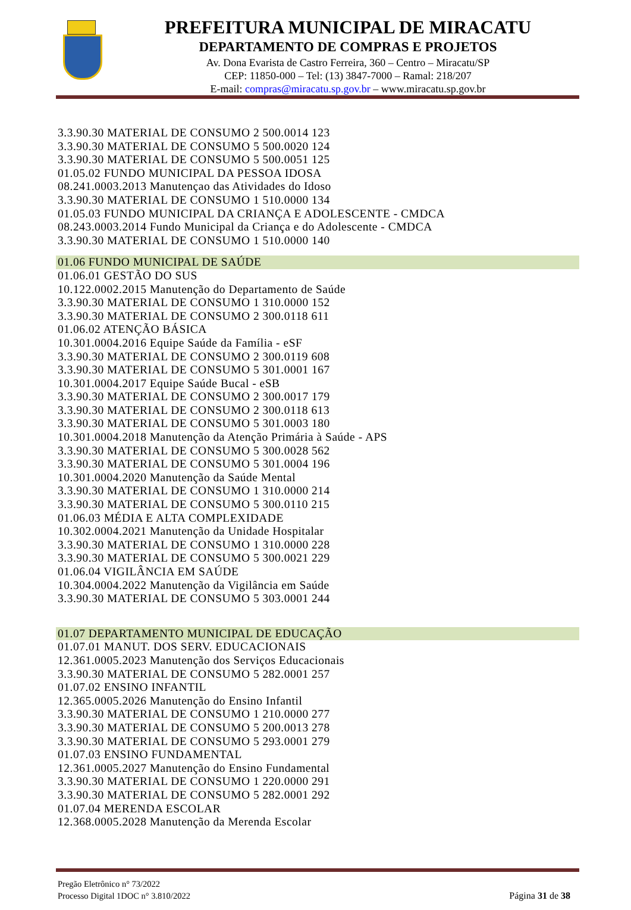PREFEITURA MUNICIPAL DE MIRACATU
DEPARTAMENTO DE COMPRAS E PROJETOS
Av. Dona Evarista de Castro Ferreira, 360 – Centro – Miracatu/SP
CEP: 11850-000 – Tel: (13) 3847-7000 – Ramal: 218/207
E-mail: compras@miracatu.sp.gov.br – www.miracatu.sp.gov.br
3.3.90.30 MATERIAL DE CONSUMO 2 500.0014 123
3.3.90.30 MATERIAL DE CONSUMO 5 500.0020 124
3.3.90.30 MATERIAL DE CONSUMO 5 500.0051 125
01.05.02 FUNDO MUNICIPAL DA PESSOA IDOSA
08.241.0003.2013 Manutençao das Atividades do Idoso
3.3.90.30 MATERIAL DE CONSUMO 1 510.0000 134
01.05.03 FUNDO MUNICIPAL DA CRIANÇA E ADOLESCENTE - CMDCA
08.243.0003.2014 Fundo Municipal da Criança e do Adolescente - CMDCA
3.3.90.30 MATERIAL DE CONSUMO 1 510.0000 140
01.06 FUNDO MUNICIPAL DE SAÚDE
01.06.01 GESTÃO DO SUS
10.122.0002.2015 Manutenção do Departamento de Saúde
3.3.90.30 MATERIAL DE CONSUMO 1 310.0000 152
3.3.90.30 MATERIAL DE CONSUMO 2 300.0118 611
01.06.02 ATENÇÃO BÁSICA
10.301.0004.2016 Equipe Saúde da Família - eSF
3.3.90.30 MATERIAL DE CONSUMO 2 300.0119 608
3.3.90.30 MATERIAL DE CONSUMO 5 301.0001 167
10.301.0004.2017 Equipe Saúde Bucal - eSB
3.3.90.30 MATERIAL DE CONSUMO 2 300.0017 179
3.3.90.30 MATERIAL DE CONSUMO 2 300.0118 613
3.3.90.30 MATERIAL DE CONSUMO 5 301.0003 180
10.301.0004.2018 Manutenção da Atenção Primária à Saúde - APS
3.3.90.30 MATERIAL DE CONSUMO 5 300.0028 562
3.3.90.30 MATERIAL DE CONSUMO 5 301.0004 196
10.301.0004.2020 Manutenção da Saúde Mental
3.3.90.30 MATERIAL DE CONSUMO 1 310.0000 214
3.3.90.30 MATERIAL DE CONSUMO 5 300.0110 215
01.06.03 MÉDIA E ALTA COMPLEXIDADE
10.302.0004.2021 Manutenção da Unidade Hospitalar
3.3.90.30 MATERIAL DE CONSUMO 1 310.0000 228
3.3.90.30 MATERIAL DE CONSUMO 5 300.0021 229
01.06.04 VIGILÂNCIA EM SAÚDE
10.304.0004.2022 Manutenção da Vigilância em Saúde
3.3.90.30 MATERIAL DE CONSUMO 5 303.0001 244
01.07 DEPARTAMENTO MUNICIPAL DE EDUCAÇÃO
01.07.01 MANUT. DOS SERV. EDUCACIONAIS
12.361.0005.2023 Manutenção dos Serviços Educacionais
3.3.90.30 MATERIAL DE CONSUMO 5 282.0001 257
01.07.02 ENSINO INFANTIL
12.365.0005.2026 Manutenção do Ensino Infantil
3.3.90.30 MATERIAL DE CONSUMO 1 210.0000 277
3.3.90.30 MATERIAL DE CONSUMO 5 200.0013 278
3.3.90.30 MATERIAL DE CONSUMO 5 293.0001 279
01.07.03 ENSINO FUNDAMENTAL
12.361.0005.2027 Manutenção do Ensino Fundamental
3.3.90.30 MATERIAL DE CONSUMO 1 220.0000 291
3.3.90.30 MATERIAL DE CONSUMO 5 282.0001 292
01.07.04 MERENDA ESCOLAR
12.368.0005.2028 Manutenção da Merenda Escolar
Pregão Eletrônico n° 73/2022
Processo Digital 1DOC n° 3.810/2022
Página 31 de 38